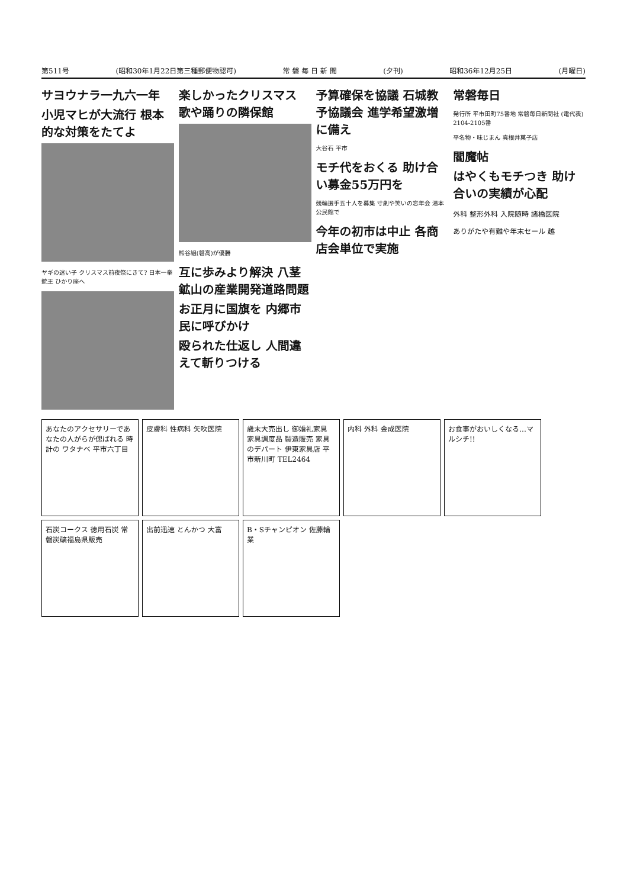第511号 (昭和30年1月22日第三種郵便物認可) 常 磐 毎 日 新 聞 (夕刊) 昭和36年12月25日 (月曜日)
サヨウナラ一九六一年
小児マヒが大流行 根本的な対策をたてよ
ヤギの迷い子 クリスマス前夜祭にきて? 日本一拳銃王 ひかり座へ
楽しかったクリスマス 歌や踊りの隣保館
熊谷組(磐高)が優勝
互に歩みより解決 八茎鉱山の産業開発道路問題
お正月に国旗を 内郷市民に呼びかけ
殴られた仕返し 人間違えて斬りつける
予算確保を協議 石城教予協議会 進学希望激増に備え
大谷石 平市
モチ代をおくる 助け合い募金55万円を
競輪選手五十人を募集 寸劇や笑いの忘年会 湯本公民館で
今年の初市は中止 各商店会単位で実施
常磐毎日
発行所 平市田町75番地 常磐毎日新聞社 (電代表) 2104-2105番
平名物・味じまん 真根井菓子店
閻魔帖
はやくもモチつき 助け合いの実績が心配
外科 整形外科 入院随時 諸橋医院
ありがたや有難や年末セール 越
あなたのアクセサリーであなたの人がらが偲ばれる 時計の ワタナベ 平市六丁目
皮膚科 性病科 矢吹医院
歳末大売出し 御婚礼家具 家具調度品 製造販売 家具のデパート 伊東家具店 平市新川町 TEL2464
内科 外科 金成医院
お食事がおいしくなる…マルシチ!!
石炭コークス 徳用石炭 常磐炭礦福島県販売
出前迅速 とんかつ 大富
B・Sチャンピオン 佐藤輪業